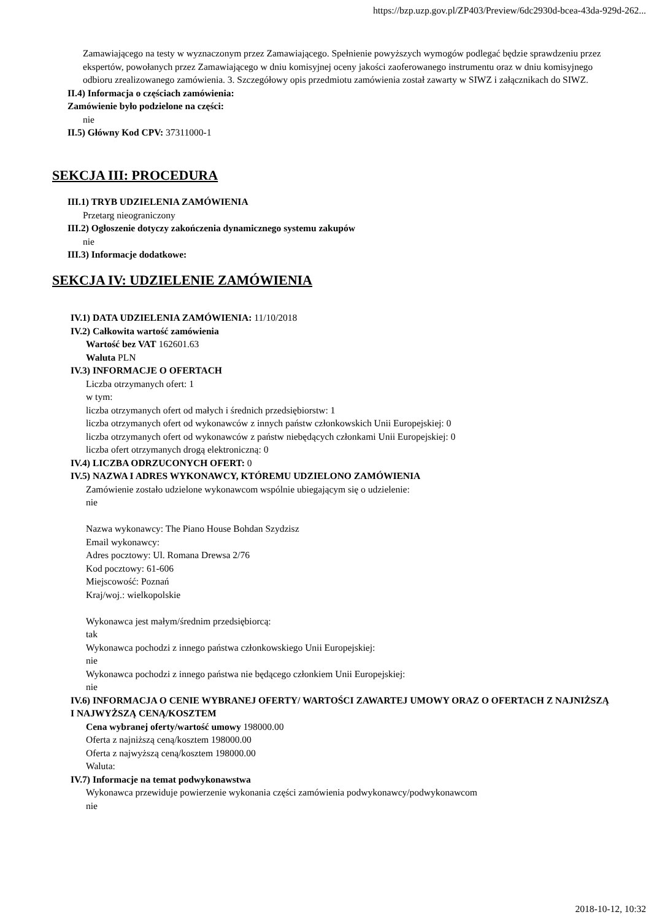https://bzp.uzp.gov.pl/ZP403/Preview/6dc2930d-bcea-43da-929d-262...
Zamawiającego na testy w wyznaczonym przez Zamawiającego. Spełnienie powyższych wymogów podlegać będzie sprawdzeniu przez ekspertów, powołanych przez Zamawiającego w dniu komisyjnej oceny jakości zaoferowanego instrumentu oraz w dniu komisyjnego odbioru zrealizowanego zamówienia. 3. Szczegółowy opis przedmiotu zamówienia został zawarty w SIWZ i załącznikach do SIWZ.
II.4) Informacja o częściach zamówienia:
Zamówienie było podzielone na części:
nie
II.5) Główny Kod CPV: 37311000-1
SEKCJA III: PROCEDURA
III.1) TRYB UDZIELENIA ZAMÓWIENIA
Przetarg nieograniczony
III.2) Ogłoszenie dotyczy zakończenia dynamicznego systemu zakupów
nie
III.3) Informacje dodatkowe:
SEKCJA IV: UDZIELENIE ZAMÓWIENIA
IV.1) DATA UDZIELENIA ZAMÓWIENIA: 11/10/2018
IV.2) Całkowita wartość zamówienia
Wartość bez VAT 162601.63
Waluta PLN
IV.3) INFORMACJE O OFERTACH
Liczba otrzymanych ofert: 1
w tym:
liczba otrzymanych ofert od małych i średnich przedsiębiorstw: 1
liczba otrzymanych ofert od wykonawców z innych państw członkowskich Unii Europejskiej: 0
liczba otrzymanych ofert od wykonawców z państw niebędących członkami Unii Europejskiej: 0
liczba ofert otrzymanych drogą elektroniczną: 0
IV.4) LICZBA ODRZUCONYCH OFERT: 0
IV.5) NAZWA I ADRES WYKONAWCY, KTÓREMU UDZIELONO ZAMÓWIENIA
Zamówienie zostało udzielone wykonawcom wspólnie ubiegającym się o udzielenie:
nie
Nazwa wykonawcy: The Piano House Bohdan Szydzisz
Email wykonawcy:
Adres pocztowy: Ul. Romana Drewsa 2/76
Kod pocztowy: 61-606
Miejscowość: Poznań
Kraj/woj.: wielkopolskie
Wykonawca jest małym/średnim przedsiębiorcą:
tak
Wykonawca pochodzi z innego państwa członkowskiego Unii Europejskiej:
nie
Wykonawca pochodzi z innego państwa nie będącego członkiem Unii Europejskiej:
nie
IV.6) INFORMACJA O CENIE WYBRANEJ OFERTY/ WARTOŚCI ZAWARTEJ UMOWY ORAZ O OFERTACH Z NAJNIŻSZĄ I NAJWYŻSZĄ CENĄ/KOSZTEM
Cena wybranej oferty/wartość umowy 198000.00
Oferta z najniższą ceną/kosztem 198000.00
Oferta z najwyższą ceną/kosztem 198000.00
Waluta:
IV.7) Informacje na temat podwykonawstwa
Wykonawca przewiduje powierzenie wykonania części zamówienia podwykonawcy/podwykonawcom
nie
2018-10-12, 10:32